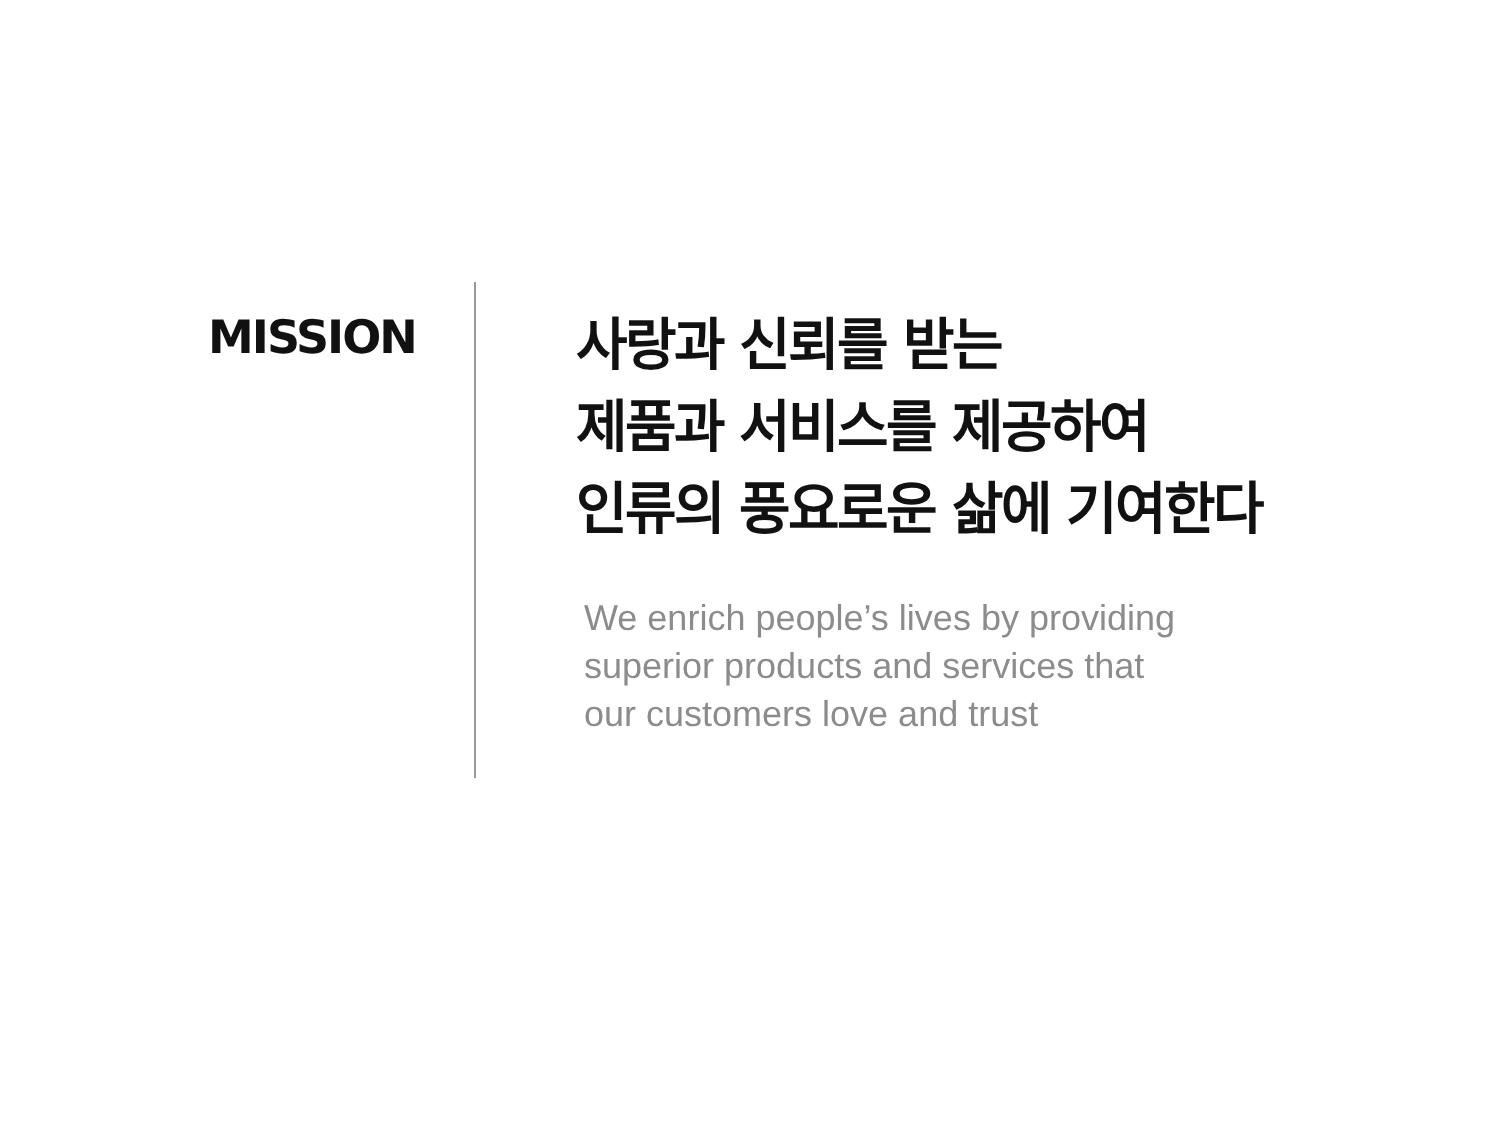MISSION
사랑과 신뢰를 받는
제품과 서비스를 제공하여
인류의 풍요로운 삶에 기여한다
We enrich people’s lives by providing
superior products and services that
our customers love and trust